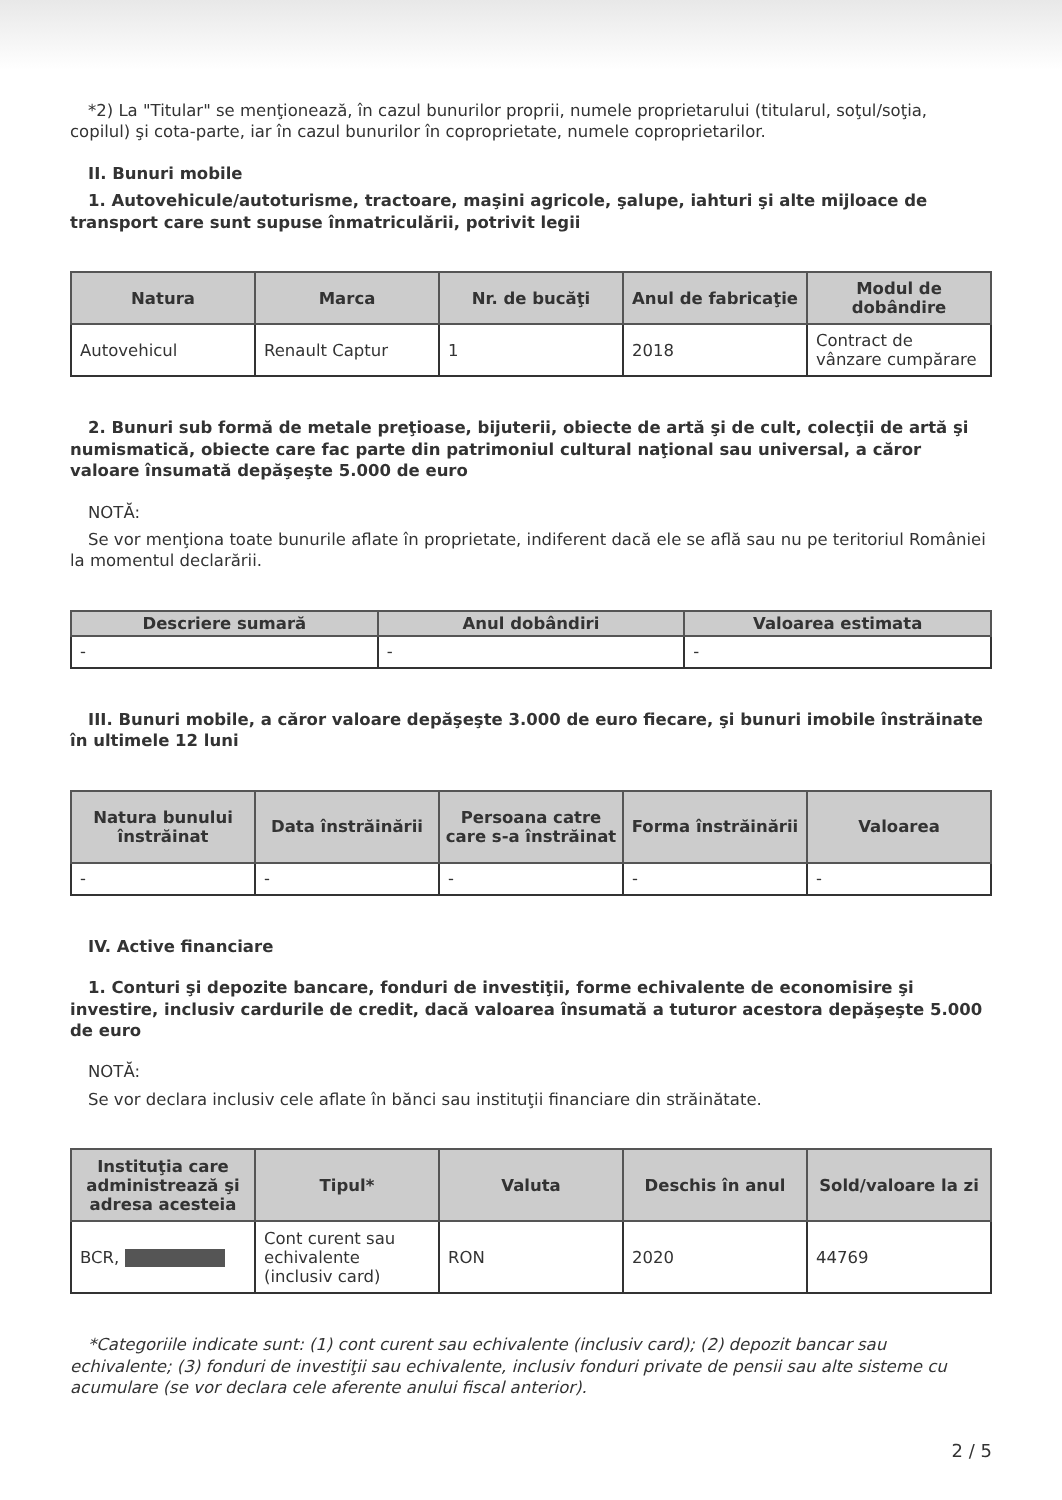*2) La "Titular" se menţionează, în cazul bunurilor proprii, numele proprietarului (titularul, soţul/soţia, copilul) şi cota-parte, iar în cazul bunurilor în coproprietate, numele coproprietarilor.
II. Bunuri mobile
1. Autovehicule/autoturisme, tractoare, maşini agricole, şalupe, iahturi şi alte mijloace de transport care sunt supuse înmatriculării, potrivit legii
| Natura | Marca | Nr. de bucăţi | Anul de fabricaţie | Modul de dobândire |
| --- | --- | --- | --- | --- |
| Autovehicul | Renault Captur | 1 | 2018 | Contract de vânzare cumpărare |
2. Bunuri sub formă de metale preţioase, bijuterii, obiecte de artă şi de cult, colecţii de artă şi numismatică, obiecte care fac parte din patrimoniul cultural naţional sau universal, a căror valoare însumată depăşeşte 5.000 de euro
NOTĂ:
Se vor menţiona toate bunurile aflate în proprietate, indiferent dacă ele se află sau nu pe teritoriul României la momentul declarării.
| Descriere sumară | Anul dobândiri | Valoarea estimata |
| --- | --- | --- |
| - | - | - |
III. Bunuri mobile, a căror valoare depăşeşte 3.000 de euro fiecare, şi bunuri imobile înstrăinate în ultimele 12 luni
| Natura bunului înstrăinat | Data înstrăinării | Persoana catre care s-a înstrăinat | Forma înstrăinării | Valoarea |
| --- | --- | --- | --- | --- |
| - | - | - | - | - |
IV. Active financiare
1. Conturi şi depozite bancare, fonduri de investiţii, forme echivalente de economisire şi investire, inclusiv cardurile de credit, dacă valoarea însumată a tuturor acestora depăşeşte 5.000 de euro
NOTĂ:
Se vor declara inclusiv cele aflate în bănci sau instituţii financiare din străinătate.
| Instituţia care administrează şi adresa acesteia | Tipul* | Valuta | Deschis în anul | Sold/valoare la zi |
| --- | --- | --- | --- | --- |
| BCR, | Cont curent sau echivalente (inclusiv card) | RON | 2020 | 44769 |
*Categoriile indicate sunt: (1) cont curent sau echivalente (inclusiv card); (2) depozit bancar sau echivalente; (3) fonduri de investiţii sau echivalente, inclusiv fonduri private de pensii sau alte sisteme cu acumulare (se vor declara cele aferente anului fiscal anterior).
2 / 5